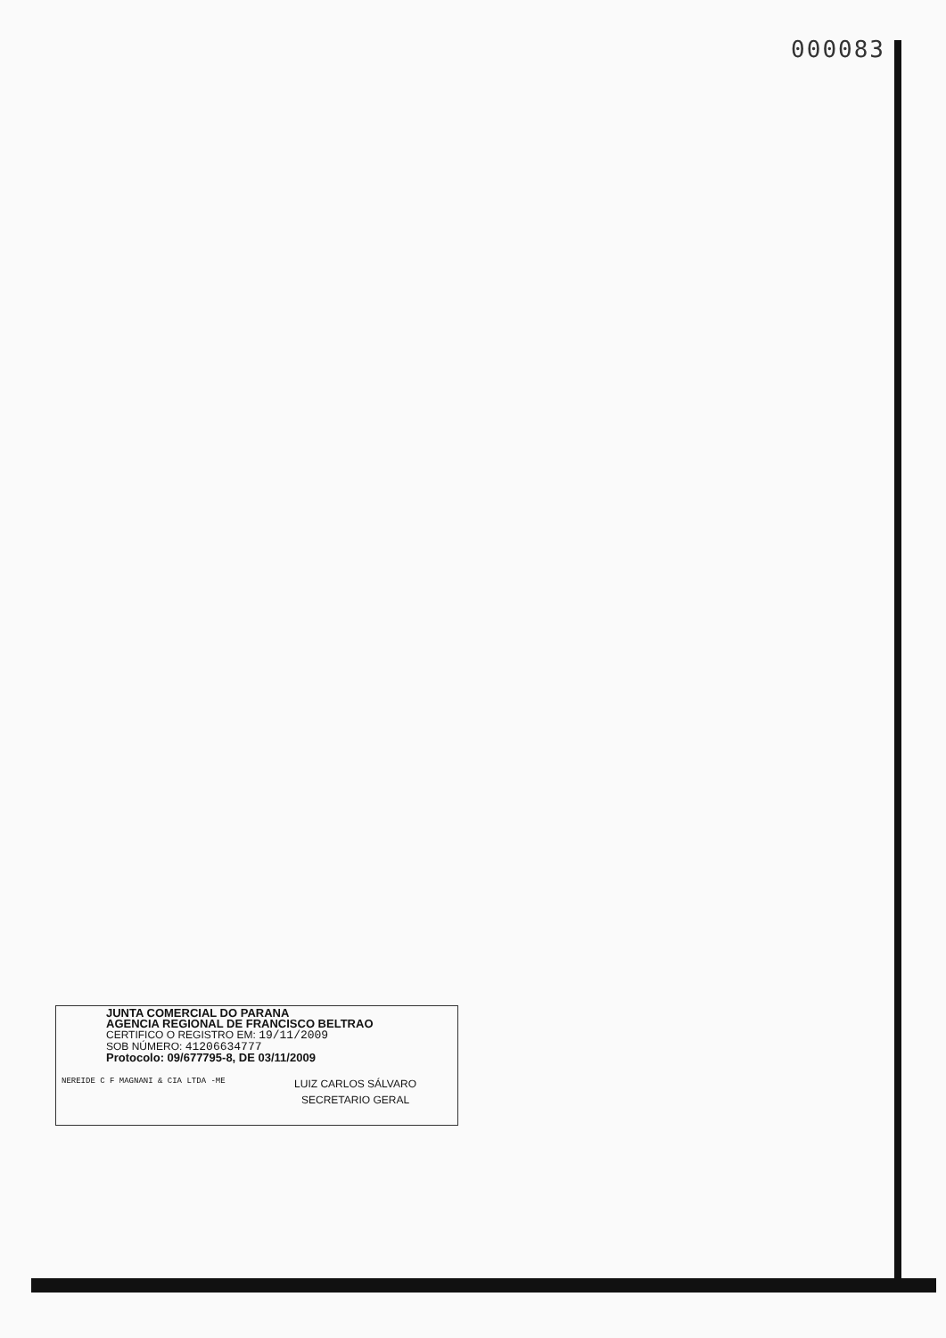000083
JUNTA COMERCIAL DO PARANA
AGENCIA REGIONAL DE FRANCISCO BELTRAO
CERTIFICO O REGISTRO EM: 19/11/2009
SOB NÚMERO: 41206634777
Protocolo: 09/677795-8, DE 03/11/2009
NEREIDE C F MAGNANI & CIA LTDA -ME
LUIZ CARLOS SÁLVARO
SECRETARIO GERAL